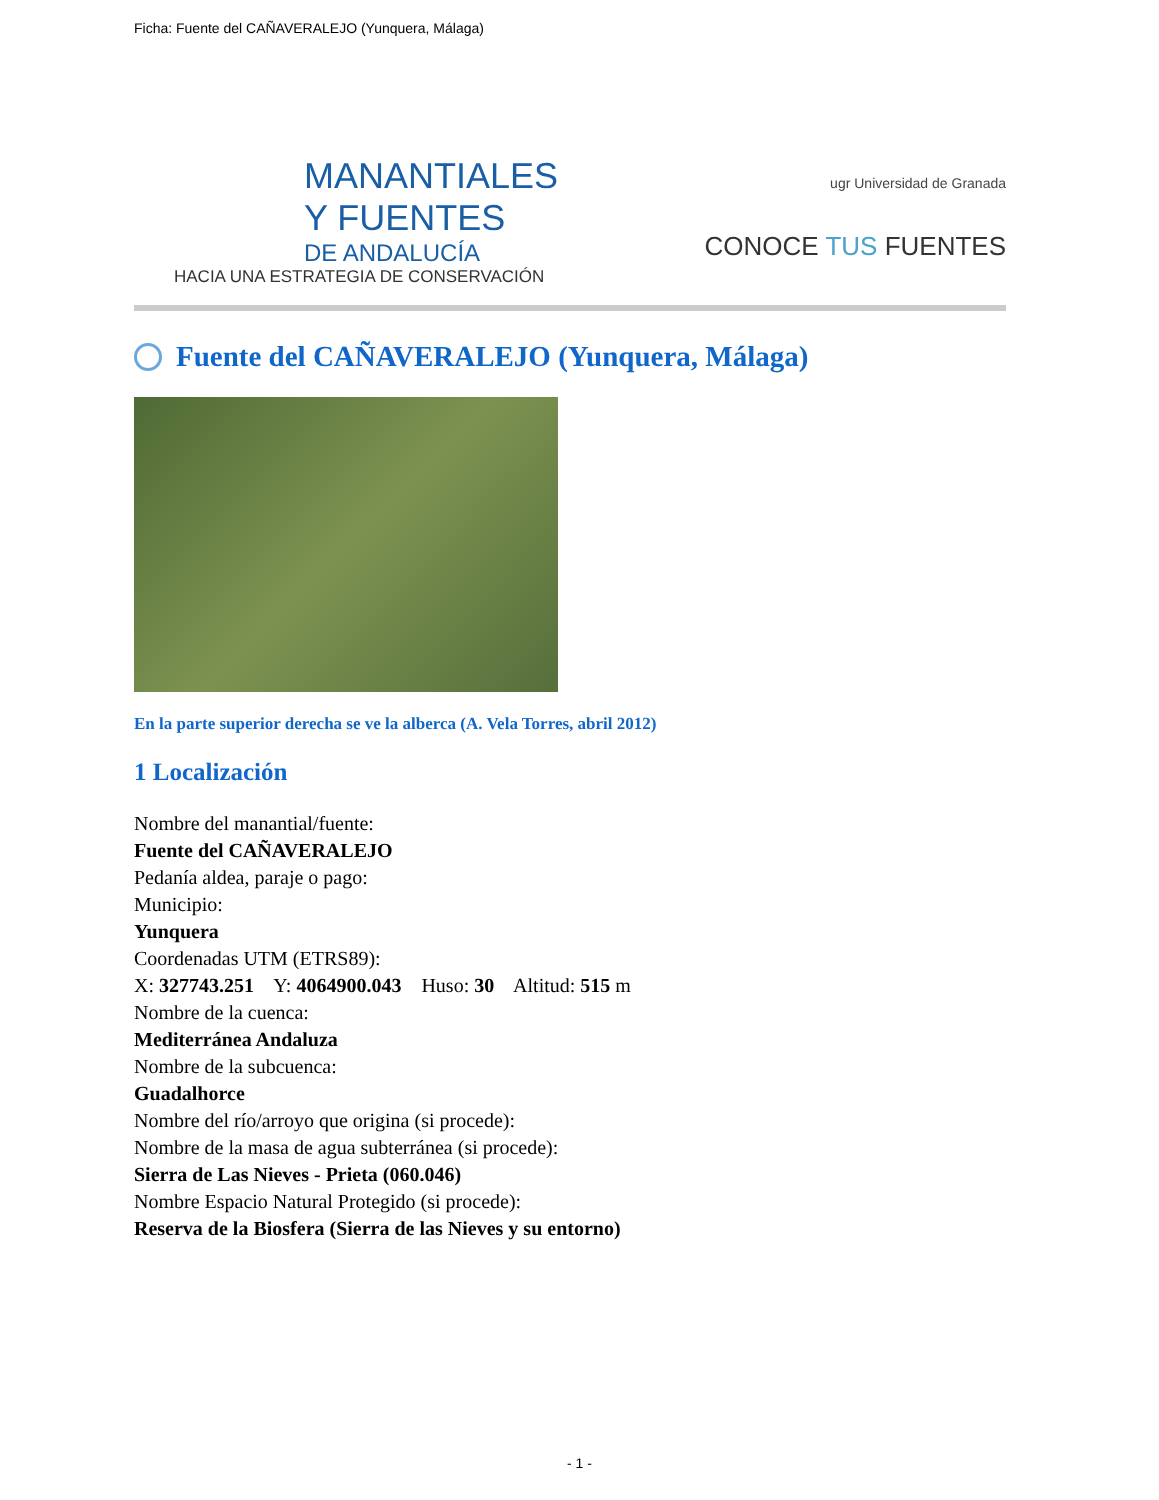Ficha: Fuente del CAÑAVERALEJO (Yunquera, Málaga)
MANANTIALES
Y FUENTES
DE ANDALUCÍA
HACIA UNA ESTRATEGIA DE CONSERVACIÓN
ugr Universidad de Granada
CONOCE TUS FUENTES
Fuente del CAÑAVERALEJO (Yunquera, Málaga)
En la parte superior derecha se ve la alberca (A. Vela Torres, abril 2012)
1 Localización
Nombre del manantial/fuente:
Fuente del CAÑAVERALEJO
Pedanía aldea, paraje o pago:
Municipio:
Yunquera
Coordenadas UTM (ETRS89):
X: 327743.251 Y: 4064900.043 Huso: 30 Altitud: 515 m
Nombre de la cuenca:
Mediterránea Andaluza
Nombre de la subcuenca:
Guadalhorce
Nombre del río/arroyo que origina (si procede):
Nombre de la masa de agua subterránea (si procede):
Sierra de Las Nieves - Prieta (060.046)
Nombre Espacio Natural Protegido (si procede):
Reserva de la Biosfera (Sierra de las Nieves y su entorno)
- 1 -